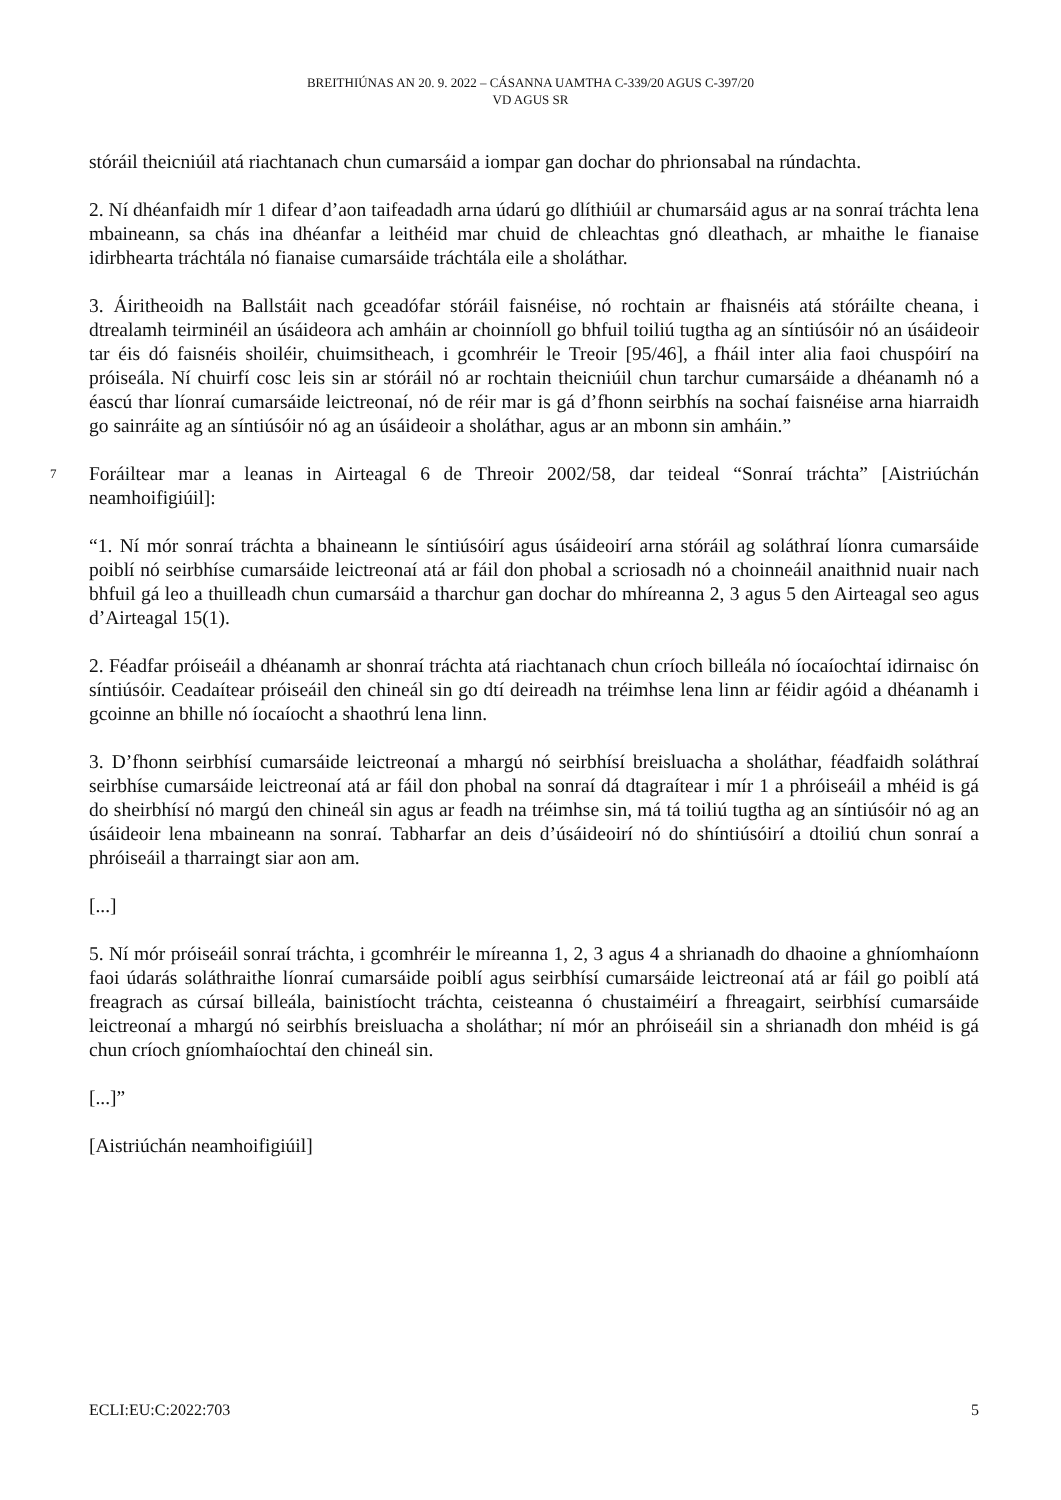BREITHIÚNAS AN 20. 9. 2022 – CÁSANNA UAMTHA C-339/20 AGUS C-397/20
VD AGUS SR
stóráil theicniúil atá riachtanach chun cumarsáid a iompar gan dochar do phrionsabal na rúndachta.
2. Ní dhéanfaidh mír 1 difear d’aon taifeadadh arna údarú go dlíthiúil ar chumarsáid agus ar na sonraí tráchta lena mbaineann, sa chás ina dhéanfar a leithéid mar chuid de chleachtas gnó dleathach, ar mhaithe le fianaise idirbhearta tráchtála nó fianaise cumarsáide tráchtála eile a sholáthar.
3. Áiritheoidh na Ballstáit nach gceadófar stóráil faisnéise, nó rochtain ar fhaisnéis atá stóráilte cheana, i dtrealamh teirminéil an úsáideora ach amháin ar choinníoll go bhfuil toiliú tugtha ag an síntiúsóir nó an úsáideoir tar éis dó faisnéis shoiléir, chuimsitheach, i gcomhréir le Treoir [95/46], a fháil inter alia faoi chuspóirí na próiseála. Ní chuirfí cosc leis sin ar stóráil nó ar rochtain theicniúil chun tarchur cumarsáide a dhéanamh nó a éascú thar líonraí cumarsáide leictreonaí, nó de réir mar is gá d’fhonn seirbhís na sochaí faisnéise arna hiarraidh go sainráite ag an síntiúsóir nó ag an úsáideoir a sholáthar, agus ar an mbonn sin amháin.”
7
Foráiltear mar a leanas in Airteagal 6 de Threoir 2002/58, dar teideal “Sonraí tráchta” [Aistriúchán neamhoifigiúil]:
“1. Ní mór sonraí tráchta a bhaineann le síntiúsóirí agus úsáideoirí arna stóráil ag soláthraí líonra cumarsáide poiblí nó seirbhíse cumarsáide leictreonaí atá ar fáil don phobal a scriosadh nó a choinneáil anaithnid nuair nach bhfuil gá leo a thuilleadh chun cumarsáid a tharchur gan dochar do mhíreanna 2, 3 agus 5 den Airteagal seo agus d’Airteagal 15(1).
2. Féadfar próiseáil a dhéanamh ar shonraí tráchta atá riachtanach chun críoch billeála nó íocaíochtaí idirnaisc ón síntiúsóir. Ceadaítear próiseáil den chineál sin go dtí deireadh na tréimhse lena linn ar féidir agóid a dhéanamh i gcoinne an bhille nó íocaíocht a shaothrú lena linn.
3. D’fhonn seirbhísí cumarsáide leictreonaí a mhargú nó seirbhísí breisluacha a sholáthar, féadfaidh soláthraí seirbhíse cumarsáide leictreonaí atá ar fáil don phobal na sonraí dá dtagraítear i mír 1 a phróiseáil a mhéid is gá do sheirbhísí nó margú den chineál sin agus ar feadh na tréimhse sin, má tá toiliú tugtha ag an síntiúsóir nó ag an úsáideoir lena mbaineann na sonraí. Tabharfar an deis d’úsáideoirí nó do shíntiúsóirí a dtoiliú chun sonraí a phróiseáil a tharraingt siar aon am.
[...]
5. Ní mór próiseáil sonraí tráchta, i gcomhréir le míreanna 1, 2, 3 agus 4 a shrianadh do dhaoine a ghníomhaíonn faoi údarás soláthraithe líonraí cumarsáide poiblí agus seirbhísí cumarsáide leictreonaí atá ar fáil go poiblí atá freagrach as cúrsaí billeála, bainistíocht tráchta, ceisteanna ó chustaiméirí a fhreagairt, seirbhísí cumarsáide leictreonaí a mhargú nó seirbhís breisluacha a sholáthar; ní mór an phróiseáil sin a shrianadh don mhéid is gá chun críoch gníomhaíochtaí den chineál sin.
[...]”
[Aistriúchán neamhoifigiúil]
ECLI:EU:C:2022:703 5